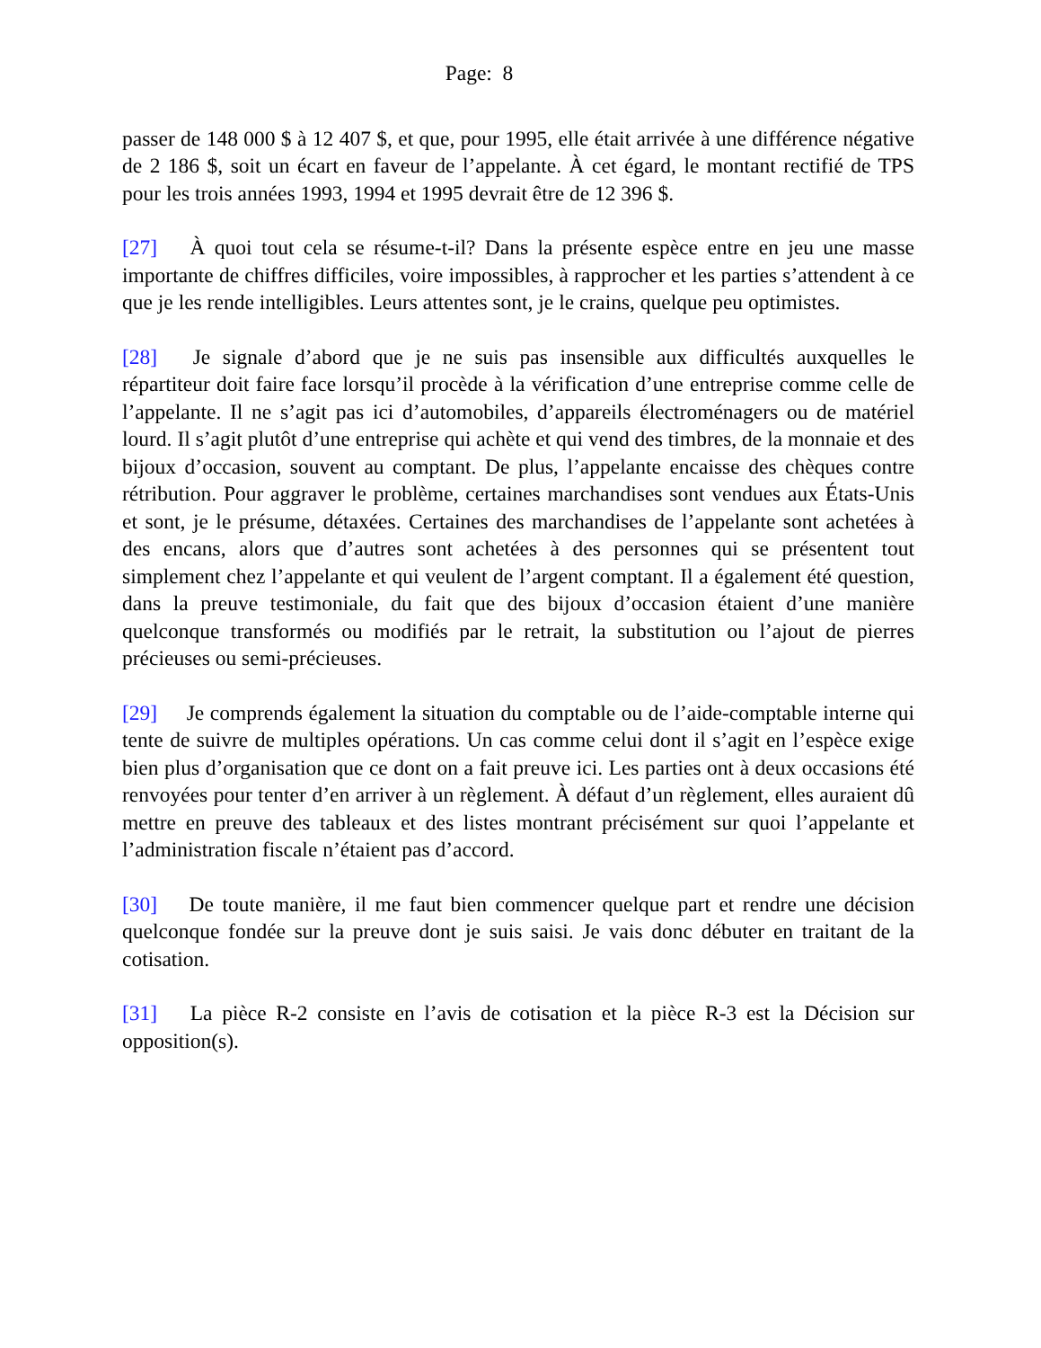Page: 8
passer de 148 000 $ à 12 407 $, et que, pour 1995, elle était arrivée à une différence négative de 2 186 $, soit un écart en faveur de l’appelante. À cet égard, le montant rectifié de TPS pour les trois années 1993, 1994 et 1995 devrait être de 12 396 $.
[27] À quoi tout cela se résume-t-il? Dans la présente espèce entre en jeu une masse importante de chiffres difficiles, voire impossibles, à rapprocher et les parties s’attendent à ce que je les rende intelligibles. Leurs attentes sont, je le crains, quelque peu optimistes.
[28] Je signale d’abord que je ne suis pas insensible aux difficultés auxquelles le répartiteur doit faire face lorsqu’il procède à la vérification d’une entreprise comme celle de l’appelante. Il ne s’agit pas ici d’automobiles, d’appareils électroménagers ou de matériel lourd. Il s’agit plutôt d’une entreprise qui achète et qui vend des timbres, de la monnaie et des bijoux d’occasion, souvent au comptant. De plus, l’appelante encaisse des chèques contre rétribution. Pour aggraver le problème, certaines marchandises sont vendues aux États-Unis et sont, je le présume, détaxées. Certaines des marchandises de l’appelante sont achetées à des encans, alors que d’autres sont achetées à des personnes qui se présentent tout simplement chez l’appelante et qui veulent de l’argent comptant. Il a également été question, dans la preuve testimoniale, du fait que des bijoux d’occasion étaient d’une manière quelconque transformés ou modifiés par le retrait, la substitution ou l’ajout de pierres précieuses ou semi-précieuses.
[29] Je comprends également la situation du comptable ou de l’aide-comptable interne qui tente de suivre de multiples opérations. Un cas comme celui dont il s’agit en l’espèce exige bien plus d’organisation que ce dont on a fait preuve ici. Les parties ont à deux occasions été renvoyées pour tenter d’en arriver à un règlement. À défaut d’un règlement, elles auraient dû mettre en preuve des tableaux et des listes montrant précisément sur quoi l’appelante et l’administration fiscale n’étaient pas d’accord.
[30] De toute manière, il me faut bien commencer quelque part et rendre une décision quelconque fondée sur la preuve dont je suis saisi. Je vais donc débuter en traitant de la cotisation.
[31] La pièce R-2 consiste en l’avis de cotisation et la pièce R-3 est la Décision sur opposition(s).